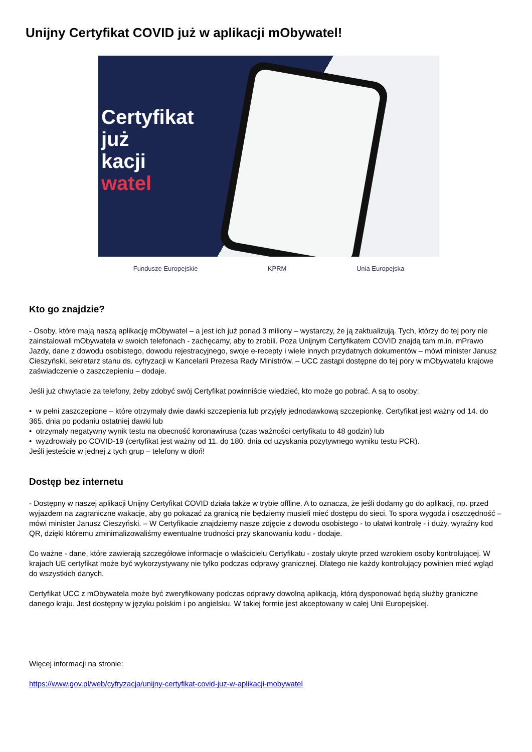Unijny Certyfikat COVID już w aplikacji mObywatel!
Certyfikat
już
kacji
watel
Fundusze Europejskie KPRM Unia Europejska
Kto go znajdzie?
- Osoby, które mają naszą aplikację mObywatel – a jest ich już ponad 3 miliony – wystarczy, że ją zaktualizują. Tych, którzy do tej pory nie zainstalowali mObywatela w swoich telefonach - zachęcamy, aby to zrobili. Poza Unijnym Certyfikatem COVID znajdą tam m.in. mPrawo Jazdy, dane z dowodu osobistego, dowodu rejestracyjnego, swoje e-recepty i wiele innych przydatnych dokumentów – mówi minister Janusz Cieszyński, sekretarz stanu ds. cyfryzacji w Kancelarii Prezesa Rady Ministrów. – UCC zastąpi dostępne do tej pory w mObywatelu krajowe zaświadczenie o zaszczepieniu – dodaje.
Jeśli już chwytacie za telefony, żeby zdobyć swój Certyfikat powinniście wiedzieć, kto może go pobrać. A są to osoby:
• w pełni zaszczepione – które otrzymały dwie dawki szczepienia lub przyjęły jednodawkową szczepionkę. Certyfikat jest ważny od 14. do 365. dnia po podaniu ostatniej dawki lub
• otrzymały negatywny wynik testu na obecność koronawirusa (czas ważności certyfikatu to 48 godzin) lub
• wyzdrowiały po COVID-19 (certyfikat jest ważny od 11. do 180. dnia od uzyskania pozytywnego wyniku testu PCR).
Jeśli jesteście w jednej z tych grup – telefony w dłoń!
Dostęp bez internetu
- Dostępny w naszej aplikacji Unijny Certyfikat COVID działa także w trybie offline. A to oznacza, że jeśli dodamy go do aplikacji, np. przed wyjazdem na zagraniczne wakacje, aby go pokazać za granicą nie będziemy musieli mieć dostępu do sieci. To spora wygoda i oszczędność – mówi minister Janusz Cieszyński. – W Certyfikacie znajdziemy nasze zdjęcie z dowodu osobistego - to ułatwi kontrolę - i duży, wyraźny kod QR, dzięki któremu zminimalizowaliśmy ewentualne trudności przy skanowaniu kodu - dodaje.
Co ważne - dane, które zawierają szczegółowe informacje o właścicielu Certyfikatu - zostały ukryte przed wzrokiem osoby kontrolującej. W krajach UE certyfikat może być wykorzystywany nie tylko podczas odprawy granicznej. Dlatego nie każdy kontrolujący powinien mieć wgląd do wszystkich danych.
Certyfikat UCC z mObywatela może być zweryfikowany podczas odprawy dowolną aplikacją, którą dysponować będą służby graniczne danego kraju. Jest dostępny w języku polskim i po angielsku. W takiej formie jest akceptowany w całej Unii Europejskiej.
Więcej informacji na stronie:
https://www.gov.pl/web/cyfryzacja/unijny-certyfikat-covid-juz-w-aplikacji-mobywatel